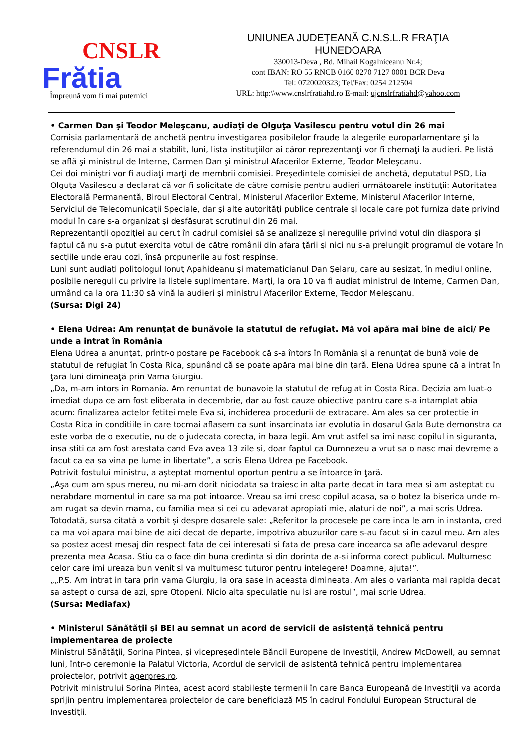CNSLR
Frătia
Împreună vom fi mai puternici
UNIUNEA JUDEŢEANĂ C.N.S.L.R FRAŢIA
HUNEDOARA
330013-Deva , Bd. Mihail Kogalniceanu Nr.4;
cont IBAN: RO 55 RNCB 0160 0270 7127 0001 BCR Deva
Tel: 0720020323; Tel/Fax: 0254 212504
URL: http:\\www.cnslrfratiahd.ro E-mail: ujcnslrfratiahd@yahoo.com
• Carmen Dan şi Teodor Meleşcanu, audiaţi de Olguţa Vasilescu pentru votul din 26 mai
Comisia parlamentară de anchetă pentru investigarea posibilelor fraude la alegerile europarlamentare şi la referendumul din 26 mai a stabilit, luni, lista instituţiilor ai căror reprezentanţi vor fi chemaţi la audieri. Pe listă se află şi ministrul de Interne, Carmen Dan şi ministrul Afacerilor Externe, Teodor Meleşcanu.
Cei doi miniştri vor fi audiaţi marţi de membrii comisiei. Preşedintele comisiei de anchetă, deputatul PSD, Lia Olguţa Vasilescu a declarat că vor fi solicitate de către comisie pentru audieri următoarele instituţii: Autoritatea Electorală Permanentă, Biroul Electoral Central, Ministerul Afacerilor Externe, Ministerul Afacerilor Interne, Serviciul de Telecomunicaţii Speciale, dar şi alte autorităţi publice centrale şi locale care pot furniza date privind modul în care s-a organizat şi desfăşurat scrutinul din 26 mai.
Reprezentanţii opoziţiei au cerut în cadrul comisiei să se analizeze şi neregulile privind votul din diaspora şi faptul că nu s-a putut exercita votul de către românii din afara ţării şi nici nu s-a prelungit programul de votare în secţiile unde erau cozi, însă propunerile au fost respinse.
Luni sunt audiaţi politologul Ionuţ Apahideanu şi matematicianul Dan Şelaru, care au sesizat, în mediul online, posibile nereguli cu privire la listele suplimentare. Marţi, la ora 10 va fi audiat ministrul de Interne, Carmen Dan, urmând ca la ora 11:30 să vină la audieri şi ministrul Afacerilor Externe, Teodor Meleşcanu.
(Sursa: Digi 24)
• Elena Udrea: Am renunţat de bunăvoie la statutul de refugiat. Mă voi apăra mai bine de aici/ Pe unde a intrat în România
Elena Udrea a anunţat, printr-o postare pe Facebook că s-a întors în România şi a renunţat de bună voie de statutul de refugiat în Costa Rica, spunând că se poate apăra mai bine din ţară. Elena Udrea spune că a intrat în ţară luni dimineaţă prin Vama Giurgiu.
„Da, m-am intors in Romania. Am renuntat de bunavoie la statutul de refugiat in Costa Rica. Decizia am luat-o imediat dupa ce am fost eliberata in decembrie, dar au fost cauze obiective pantru care s-a intamplat abia acum: finalizarea actelor fetitei mele Eva si, inchiderea procedurii de extradare. Am ales sa cer protectie in Costa Rica in conditiile in care tocmai aflasem ca sunt insarcinata iar evolutia in dosarul Gala Bute demonstra ca este vorba de o executie, nu de o judecata corecta, in baza legii. Am vrut astfel sa imi nasc copilul in siguranta, insa stiti ca am fost arestata cand Eva avea 13 zile si, doar faptul ca Dumnezeu a vrut sa o nasc mai devreme a facut ca ea sa vina pe lume in libertate”, a scris Elena Udrea pe Facebook.
Potrivit fostului ministru, a aşteptat momentul oportun pentru a se întoarce în ţară.
„Aşa cum am spus mereu, nu mi-am dorit niciodata sa traiesc in alta parte decat in tara mea si am asteptat cu nerabdare momentul in care sa ma pot intoarce. Vreau sa imi cresc copilul acasa, sa o botez la biserica unde m-am rugat sa devin mama, cu familia mea si cei cu adevarat apropiati mie, alaturi de noi”, a mai scris Udrea.
Totodată, sursa citată a vorbit şi despre dosarele sale: „Referitor la procesele pe care inca le am in instanta, cred ca ma voi apara mai bine de aici decat de departe, impotriva abuzurilor care s-au facut si in cazul meu. Am ales sa postez acest mesaj din respect fata de cei interesati si fata de presa care incearca sa afle adevarul despre prezenta mea Acasa. Stiu ca o face din buna credinta si din dorinta de a-si informa corect publicul. Multumesc celor care imi ureaza bun venit si va multumesc tuturor pentru intelegere! Doamne, ajuta!”.
„„P.S. Am intrat in tara prin vama Giurgiu, la ora sase in aceasta dimineata. Am ales o varianta mai rapida decat sa astept o cursa de azi, spre Otopeni. Nicio alta speculatie nu isi are rostul”, mai scrie Udrea.
(Sursa: Mediafax)
• Ministerul Sănătăţii şi BEI au semnat un acord de servicii de asistenţă tehnică pentru implementarea de proiecte
Ministrul Sănătăţii, Sorina Pintea, şi vicepreşedintele Băncii Europene de Investiţii, Andrew McDowell, au semnat luni, într-o ceremonie la Palatul Victoria, Acordul de servicii de asistenţă tehnică pentru implementarea proiectelor, potrivit agerpres.ro.
Potrivit ministrului Sorina Pintea, acest acord stabileşte termenii în care Banca Europeană de Investiţii va acorda sprijin pentru implementarea proiectelor de care beneficiază MS în cadrul Fondului European Structural de Investiţii.